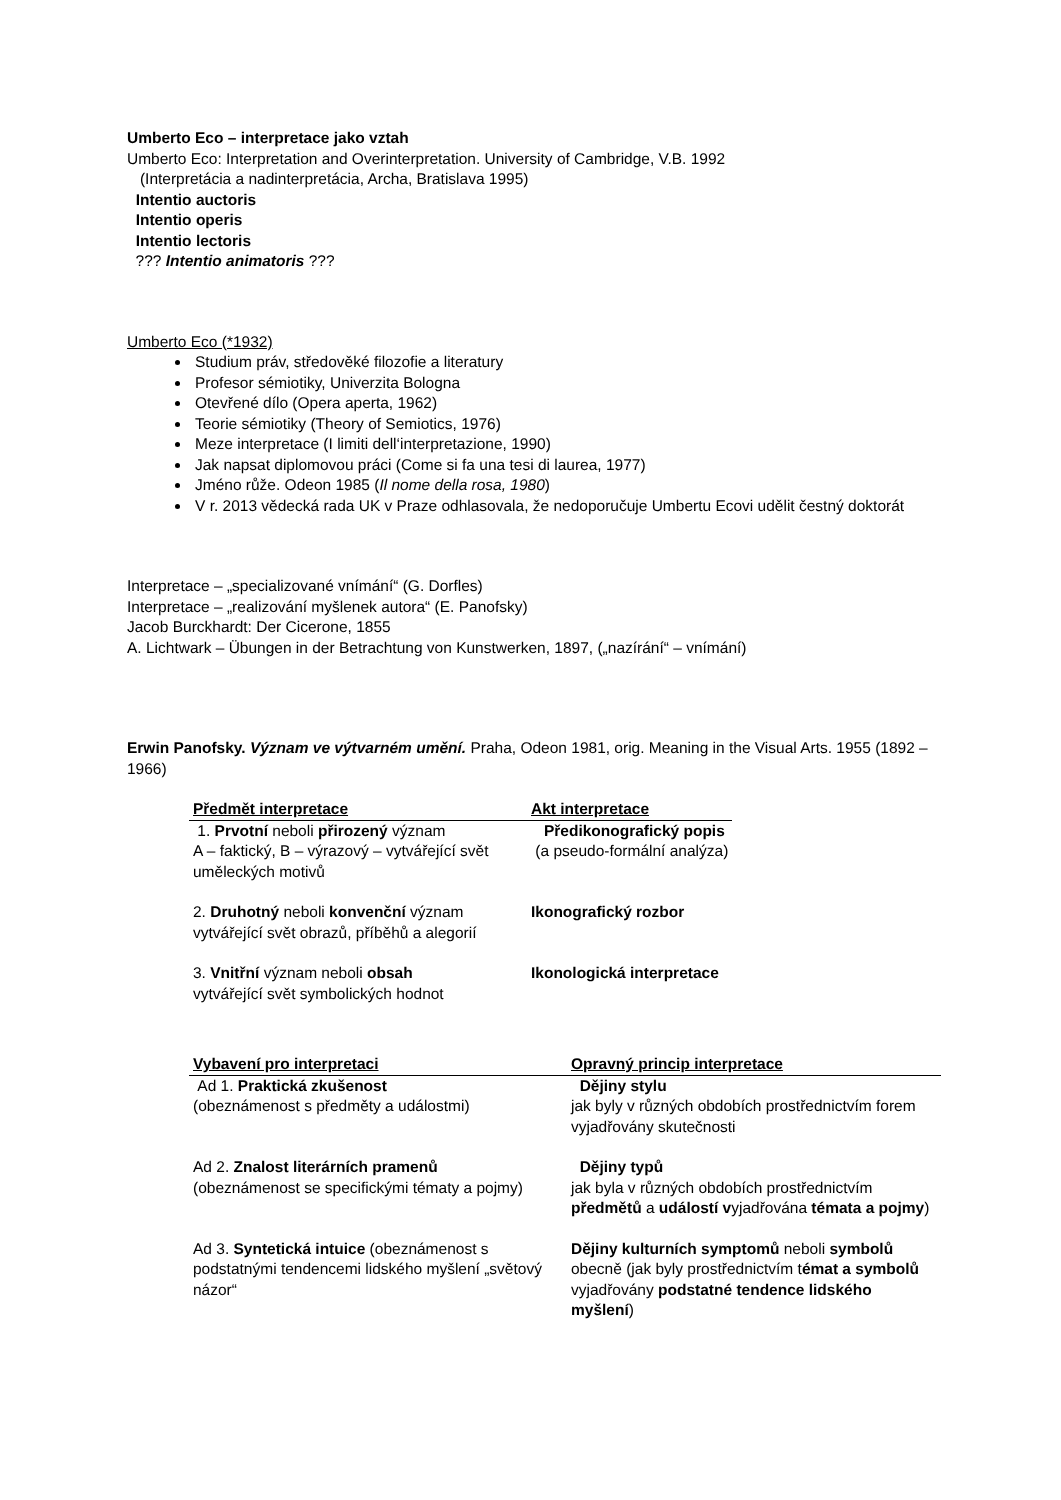Umberto Eco – interpretace jako vztah
Umberto Eco: Interpretation and Overinterpretation. University of Cambridge, V.B. 1992
(Interpretácia a nadinterpretácia, Archa, Bratislava 1995)
Intentio auctoris
Intentio operis
Intentio lectoris
??? Intentio animatoris ???
Umberto Eco (*1932)
Studium práv, středověké filozofie a literatury
Profesor sémiotiky, Univerzita Bologna
Otevřené dílo (Opera aperta, 1962)
Teorie sémiotiky (Theory of Semiotics, 1976)
Meze interpretace (I limiti dell‘interpretazione, 1990)
Jak napsat diplomovou práci (Come si fa una tesi di laurea, 1977)
Jméno růže. Odeon 1985 (Il nome della rosa, 1980)
V r. 2013 vědecká rada UK v Praze odhlasovala, že nedoporučuje Umbertu Ecovi udělit čestný doktorát
Interpretace – „specializované vnímání“ (G. Dorfles)
Interpretace – „realizování myšlenek autora“ (E. Panofsky)
Jacob Burckhardt: Der Cicerone, 1855
A. Lichtwark – Übungen in der Betrachtung von Kunstwerken, 1897, („nazírání“ – vnímání)
Erwin Panofsky. Význam ve výtvarném umění. Praha, Odeon 1981, orig. Meaning in the Visual Arts. 1955 (1892 – 1966)
| Předmět interpretace | Akt interpretace |
| --- | --- |
| 1. Prvotní neboli přirozený význam A – faktický, B – výrazový – vytvářející svět uměleckých motivů | Předikonografický popis (a pseudo-formální analýza) |
| 2. Druhotný neboli konvenční význam vytvářející svět obrazů, příběhů a alegorií | Ikonografický rozbor |
| 3. Vnitřní význam neboli obsah vytvářející svět symbolických hodnot | Ikonologická interpretace |
| Vybavení pro interpretaci | Opravný princip interpretace |
| --- | --- |
| Ad 1. Praktická zkušenost (obeznámenost s předměty a událostmi) | Dějiny stylu jak byly v různých obdobích prostřednictvím forem vyjadřovány skutečnosti |
| Ad 2. Znalost literárních pramenů (obeznámenost se specifickými tématy a pojmy) | Dějiny typů jak byla v různých obdobích prostřednictvím předmětů a událostí v yjadřována témata a pojmy ) |
| Ad 3. Syntetická intuice (obeznámenost s podstatnými tendencemi lidského myšlení „světový názor“ | Dějiny kulturních symptomů neboli symbolů obecně (jak byly prostřednictvím t émat a symbolů vyjadřovány podstatné tendence lidského myšlení ) |